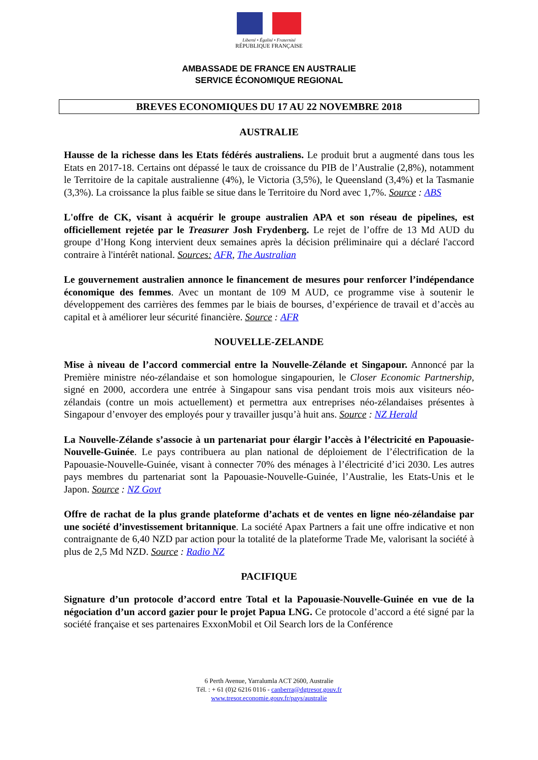Liberté • Égalité • Fraternité
RÉPUBLIQUE FRANÇAISE
AMBASSADE DE FRANCE EN AUSTRALIE
SERVICE ÉCONOMIQUE REGIONAL
BREVES ECONOMIQUES DU 17 AU 22 NOVEMBRE 2018
AUSTRALIE
Hausse de la richesse dans les Etats fédérés australiens. Le produit brut a augmenté dans tous les Etats en 2017-18. Certains ont dépassé le taux de croissance du PIB de l’Australie (2,8%), notamment le Territoire de la capitale australienne (4%), le Victoria (3,5%), le Queensland (3,4%) et la Tasmanie (3,3%). La croissance la plus faible se situe dans le Territoire du Nord avec 1,7%. Source : ABS
L'offre de CK, visant à acquérir le groupe australien APA et son réseau de pipelines, est officiellement rejetée par le Treasurer Josh Frydenberg. Le rejet de l’offre de 13 Md AUD du groupe d’Hong Kong intervient deux semaines après la décision préliminaire qui a déclaré l'accord contraire à l'intérêt national. Sources: AFR, The Australian
Le gouvernement australien annonce le financement de mesures pour renforcer l’indépendance économique des femmes. Avec un montant de 109 M AUD, ce programme vise à soutenir le développement des carrières des femmes par le biais de bourses, d’expérience de travail et d’accès au capital et à améliorer leur sécurité financière. Source : AFR
NOUVELLE-ZELANDE
Mise à niveau de l’accord commercial entre la Nouvelle-Zélande et Singapour. Annoncé par la Première ministre néo-zélandaise et son homologue singapourien, le Closer Economic Partnership, signé en 2000, accordera une entrée à Singapour sans visa pendant trois mois aux visiteurs néo-zélandais (contre un mois actuellement) et permettra aux entreprises néo-zélandaises présentes à Singapour d’envoyer des employés pour y travailler jusqu’à huit ans. Source : NZ Herald
La Nouvelle-Zélande s’associe à un partenariat pour élargir l’accès à l’électricité en Papouasie-Nouvelle-Guinée. Le pays contribuera au plan national de déploiement de l’électrification de la Papouasie-Nouvelle-Guinée, visant à connecter 70% des ménages à l’électricité d’ici 2030. Les autres pays membres du partenariat sont la Papouasie-Nouvelle-Guinée, l’Australie, les Etats-Unis et le Japon. Source : NZ Govt
Offre de rachat de la plus grande plateforme d’achats et de ventes en ligne néo-zélandaise par une société d’investissement britannique. La société Apax Partners a fait une offre indicative et non contraignante de 6,40 NZD par action pour la totalité de la plateforme Trade Me, valorisant la société à plus de 2,5 Md NZD. Source : Radio NZ
PACIFIQUE
Signature d’un protocole d’accord entre Total et la Papouasie-Nouvelle-Guinée en vue de la négociation d’un accord gazier pour le projet Papua LNG. Ce protocole d’accord a été signé par la société française et ses partenaires ExxonMobil et Oil Search lors de la Conférence
6 Perth Avenue, Yarralumla ACT 2600, Australie
Tél. : + 61 (0)2 6216 0116 - canberra@dgtresor.gouv.fr
www.tresor.economie.gouv.fr/pays/australie